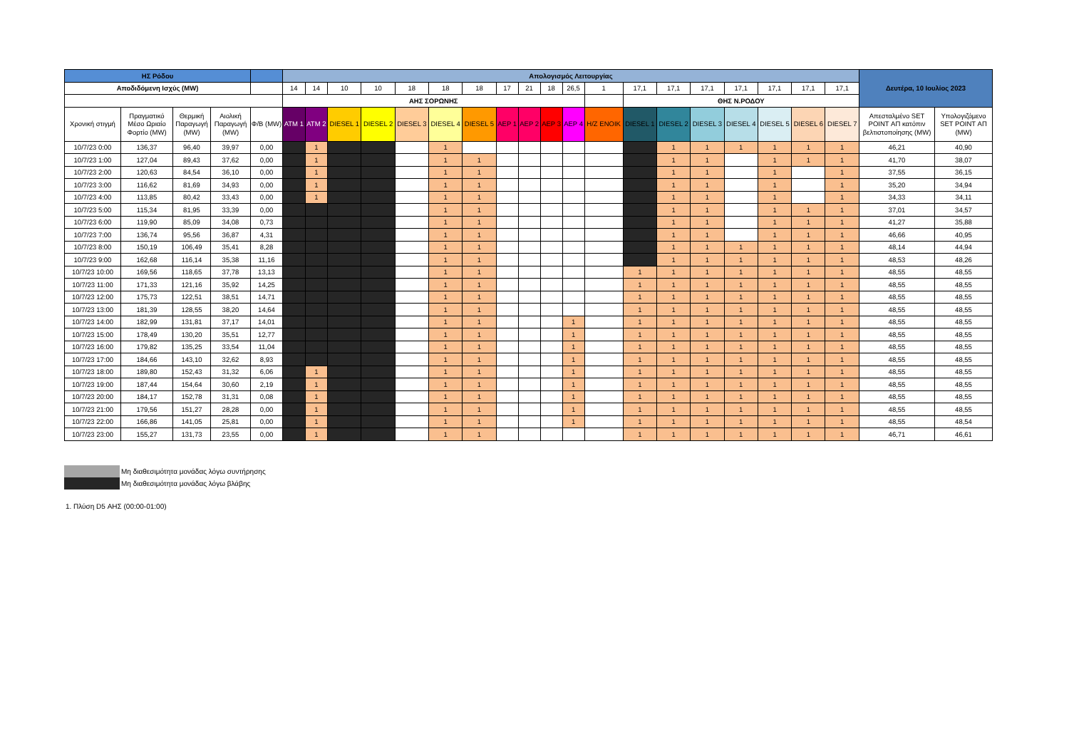| ΗΣ Ρόδου | | | | | Απολογισμός Λειτουργίας | | | | | | | | | | | | | | | | | | | Δευτέρα, 10 Ιουλίος 2023 | |
| --- | --- | --- | --- | --- | --- | --- | --- | --- | --- | --- | --- | --- | --- | --- | --- | --- | --- | --- | --- | --- | --- | --- | --- | --- | --- |
| Αποδιδόμενη Ισχύς (MW) | | | | | 14 | 14 | 10 | 10 | 18 | 18 | 18 | 17 | 21 | 18 | 26,5 | 1 | 17,1 | 17,1 | 17,1 | 17,1 | 17,1 | 17,1 | 17,1 | | |
| | | | | | ΑΗΣ ΣΟΡΩΝΗΣ | | | | | | | | | | | | ΘΗΣ Ν.ΡΟΔΟΥ | | | | | | | | |
| Χρονική στιγμή | Πραγματικό Μέσο Ωριαίο Φορτίο (MW) | Θερμική Παραγωγή (MW) | Αιολική Παραγωγή (MW) | Φ/Β (MW) | ATM 1 | ATM 2 | DIESEL 1 | DIESEL 2 | DIESEL 3 | DIESEL 4 | DIESEL 5 | AEP 1 | AEP 2 | AEP 3 | AEP 4 | H/Z ENOIK | DIESEL 1 | DIESEL 2 | DIESEL 3 | DIESEL 4 | DIESEL 5 | DIESEL 6 | DIESEL 7 | Απεσταλμένο SET POINT ΑΠ κατόπιν βελτιστοποίησης (MW) | Υπολογιζόμενο SET POINT ΑΠ (MW) |
| 10/7/23 0:00 | 136,37 | 96,40 | 39,97 | 0,00 | | 1 | | | | 1 | | | | | | | | 1 | 1 | 1 | 1 | 1 | 1 | 46,21 | 40,90 |
| 10/7/23 1:00 | 127,04 | 89,43 | 37,62 | 0,00 | | 1 | | | | 1 | 1 | | | | | | | 1 | 1 | | 1 | 1 | 1 | 41,70 | 38,07 |
| 10/7/23 2:00 | 120,63 | 84,54 | 36,10 | 0,00 | | 1 | | | | 1 | 1 | | | | | | | 1 | 1 | | 1 | | 1 | 37,55 | 36,15 |
| 10/7/23 3:00 | 116,62 | 81,69 | 34,93 | 0,00 | | 1 | | | | 1 | 1 | | | | | | | 1 | 1 | | 1 | | 1 | 35,20 | 34,94 |
| 10/7/23 4:00 | 113,85 | 80,42 | 33,43 | 0,00 | | 1 | | | | 1 | 1 | | | | | | | 1 | 1 | | 1 | | 1 | 34,33 | 34,11 |
| 10/7/23 5:00 | 115,34 | 81,95 | 33,39 | 0,00 | | | | | | 1 | 1 | | | | | | | 1 | 1 | | 1 | 1 | 1 | 37,01 | 34,57 |
| 10/7/23 6:00 | 119,90 | 85,09 | 34,08 | 0,73 | | | | | | 1 | 1 | | | | | | | 1 | 1 | | 1 | 1 | 1 | 41,27 | 35,88 |
| 10/7/23 7:00 | 136,74 | 95,56 | 36,87 | 4,31 | | | | | | 1 | 1 | | | | | | | 1 | 1 | | 1 | 1 | 1 | 46,66 | 40,95 |
| 10/7/23 8:00 | 150,19 | 106,49 | 35,41 | 8,28 | | | | | | 1 | 1 | | | | | | | 1 | 1 | 1 | 1 | 1 | 1 | 48,14 | 44,94 |
| 10/7/23 9:00 | 162,68 | 116,14 | 35,38 | 11,16 | | | | | | 1 | 1 | | | | | | | 1 | 1 | 1 | 1 | 1 | 1 | 48,53 | 48,26 |
| 10/7/23 10:00 | 169,56 | 118,65 | 37,78 | 13,13 | | | | | | 1 | 1 | | | | | | 1 | 1 | 1 | 1 | 1 | 1 | 1 | 48,55 | 48,55 |
| 10/7/23 11:00 | 171,33 | 121,16 | 35,92 | 14,25 | | | | | | 1 | 1 | | | | | | 1 | 1 | 1 | 1 | 1 | 1 | 1 | 48,55 | 48,55 |
| 10/7/23 12:00 | 175,73 | 122,51 | 38,51 | 14,71 | | | | | | 1 | 1 | | | | | | 1 | 1 | 1 | 1 | 1 | 1 | 1 | 48,55 | 48,55 |
| 10/7/23 13:00 | 181,39 | 128,55 | 38,20 | 14,64 | | | | | | 1 | 1 | | | | | | 1 | 1 | 1 | 1 | 1 | 1 | 1 | 48,55 | 48,55 |
| 10/7/23 14:00 | 182,99 | 131,81 | 37,17 | 14,01 | | | | | | 1 | 1 | | | | 1 | | 1 | 1 | 1 | 1 | 1 | 1 | 1 | 48,55 | 48,55 |
| 10/7/23 15:00 | 178,49 | 130,20 | 35,51 | 12,77 | | | | | | 1 | 1 | | | | 1 | | 1 | 1 | 1 | 1 | 1 | 1 | 1 | 48,55 | 48,55 |
| 10/7/23 16:00 | 179,82 | 135,25 | 33,54 | 11,04 | | | | | | 1 | 1 | | | | 1 | | 1 | 1 | 1 | 1 | 1 | 1 | 1 | 48,55 | 48,55 |
| 10/7/23 17:00 | 184,66 | 143,10 | 32,62 | 8,93 | | | | | | 1 | 1 | | | | 1 | | 1 | 1 | 1 | 1 | 1 | 1 | 1 | 48,55 | 48,55 |
| 10/7/23 18:00 | 189,80 | 152,43 | 31,32 | 6,06 | | 1 | | | | 1 | 1 | | | | 1 | | 1 | 1 | 1 | 1 | 1 | 1 | 1 | 48,55 | 48,55 |
| 10/7/23 19:00 | 187,44 | 154,64 | 30,60 | 2,19 | | 1 | | | | 1 | 1 | | | | 1 | | 1 | 1 | 1 | 1 | 1 | 1 | 1 | 48,55 | 48,55 |
| 10/7/23 20:00 | 184,17 | 152,78 | 31,31 | 0,08 | | 1 | | | | 1 | 1 | | | | 1 | | 1 | 1 | 1 | 1 | 1 | 1 | 1 | 48,55 | 48,55 |
| 10/7/23 21:00 | 179,56 | 151,27 | 28,28 | 0,00 | | 1 | | | | 1 | 1 | | | | 1 | | 1 | 1 | 1 | 1 | 1 | 1 | 1 | 48,55 | 48,55 |
| 10/7/23 22:00 | 166,86 | 141,05 | 25,81 | 0,00 | | 1 | | | | 1 | 1 | | | | 1 | | 1 | 1 | 1 | 1 | 1 | 1 | 1 | 48,55 | 48,54 |
| 10/7/23 23:00 | 155,27 | 131,73 | 23,55 | 0,00 | | 1 | | | | 1 | 1 | | | | | | 1 | 1 | 1 | 1 | 1 | 1 | 1 | 46,71 | 46,61 |
Μη διαθεσιμότητα μονάδας λόγω συντήρησης
Μη διαθεσιμότητα μονάδας λόγω βλάβης
1. Πλύση D5 ΑΗΣ (00:00-01:00)